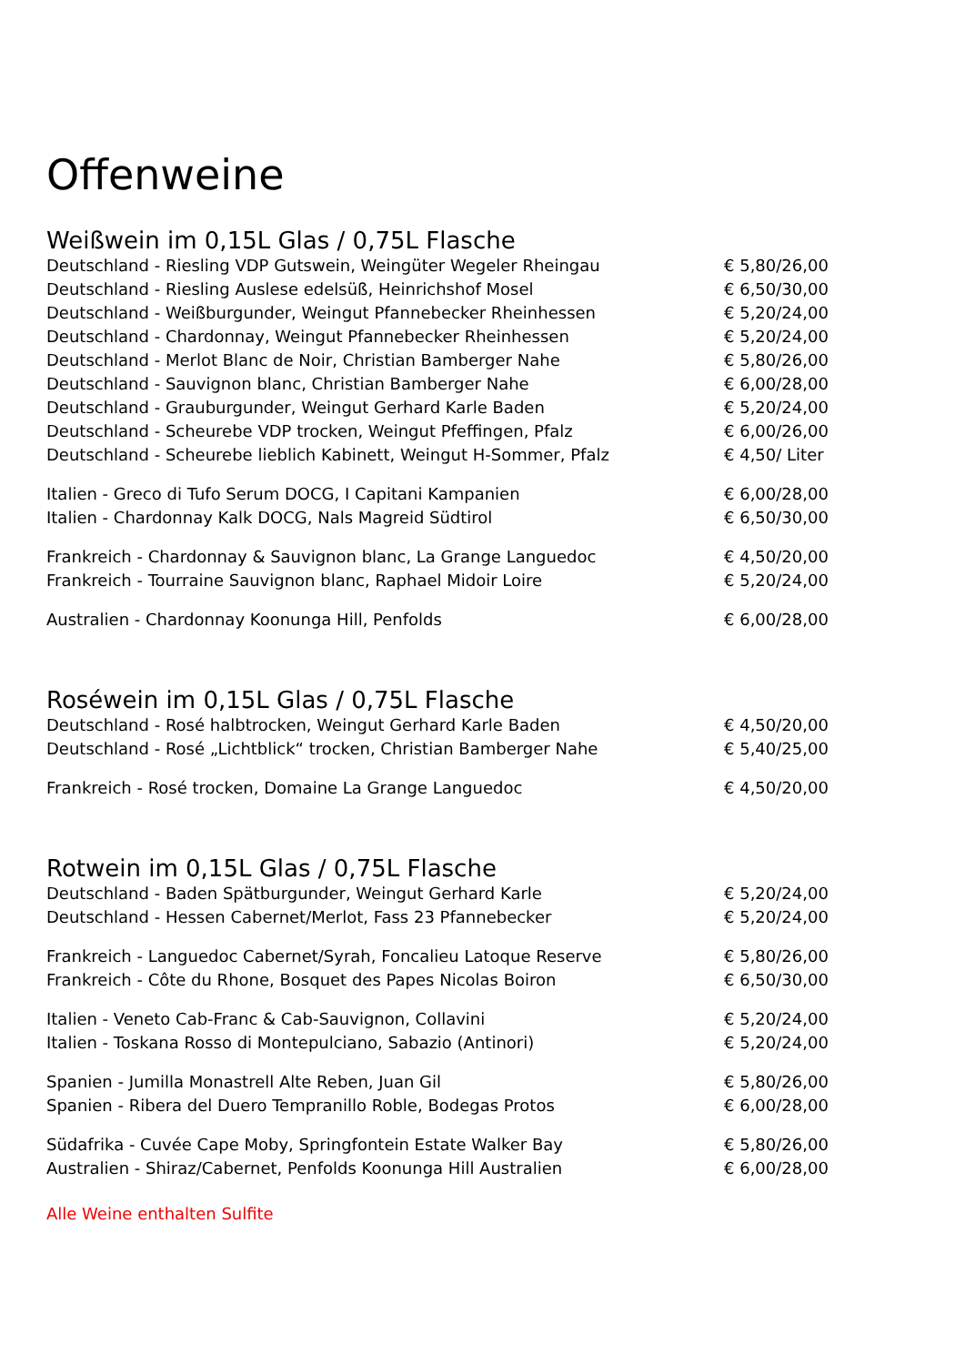Offenweine
Weißwein im 0,15L Glas / 0,75L Flasche
Deutschland - Riesling VDP Gutswein, Weingüter Wegeler Rheingau € 5,80/26,00
Deutschland - Riesling Auslese edelsüß, Heinrichshof Mosel € 6,50/30,00
Deutschland - Weißburgunder, Weingut Pfannebecker Rheinhessen € 5,20/24,00
Deutschland - Chardonnay, Weingut Pfannebecker Rheinhessen € 5,20/24,00
Deutschland - Merlot Blanc de Noir, Christian Bamberger Nahe € 5,80/26,00
Deutschland - Sauvignon blanc, Christian Bamberger Nahe € 6,00/28,00
Deutschland - Grauburgunder, Weingut Gerhard Karle Baden € 5,20/24,00
Deutschland - Scheurebe VDP trocken, Weingut Pfeffingen, Pfalz € 6,00/26,00
Deutschland - Scheurebe lieblich Kabinett, Weingut H-Sommer, Pfalz € 4,50/ Liter
Italien - Greco di Tufo Serum DOCG, I Capitani Kampanien € 6,00/28,00
Italien - Chardonnay Kalk DOCG, Nals Magreid Südtirol € 6,50/30,00
Frankreich - Chardonnay & Sauvignon blanc, La Grange Languedoc € 4,50/20,00
Frankreich - Tourraine Sauvignon blanc, Raphael Midoir Loire € 5,20/24,00
Australien - Chardonnay Koonunga Hill, Penfolds € 6,00/28,00
Roséwein im 0,15L Glas / 0,75L Flasche
Deutschland - Rosé halbtrocken, Weingut Gerhard Karle Baden € 4,50/20,00
Deutschland - Rosé „Lichtblick“ trocken, Christian Bamberger Nahe € 5,40/25,00
Frankreich - Rosé trocken, Domaine La Grange Languedoc € 4,50/20,00
Rotwein im 0,15L Glas / 0,75L Flasche
Deutschland - Baden Spätburgunder, Weingut Gerhard Karle € 5,20/24,00
Deutschland - Hessen Cabernet/Merlot, Fass 23 Pfannebecker € 5,20/24,00
Frankreich - Languedoc Cabernet/Syrah, Foncalieu Latoque Reserve € 5,80/26,00
Frankreich - Côte du Rhone, Bosquet des Papes Nicolas Boiron € 6,50/30,00
Italien - Veneto Cab-Franc & Cab-Sauvignon, Collavini € 5,20/24,00
Italien - Toskana Rosso di Montepulciano, Sabazio (Antinori) € 5,20/24,00
Spanien - Jumilla Monastrell Alte Reben, Juan Gil € 5,80/26,00
Spanien - Ribera del Duero Tempranillo Roble, Bodegas Protos € 6,00/28,00
Südafrika - Cuvée Cape Moby, Springfontein Estate Walker Bay € 5,80/26,00
Australien - Shiraz/Cabernet, Penfolds Koonunga Hill Australien € 6,00/28,00
Alle Weine enthalten Sulfite